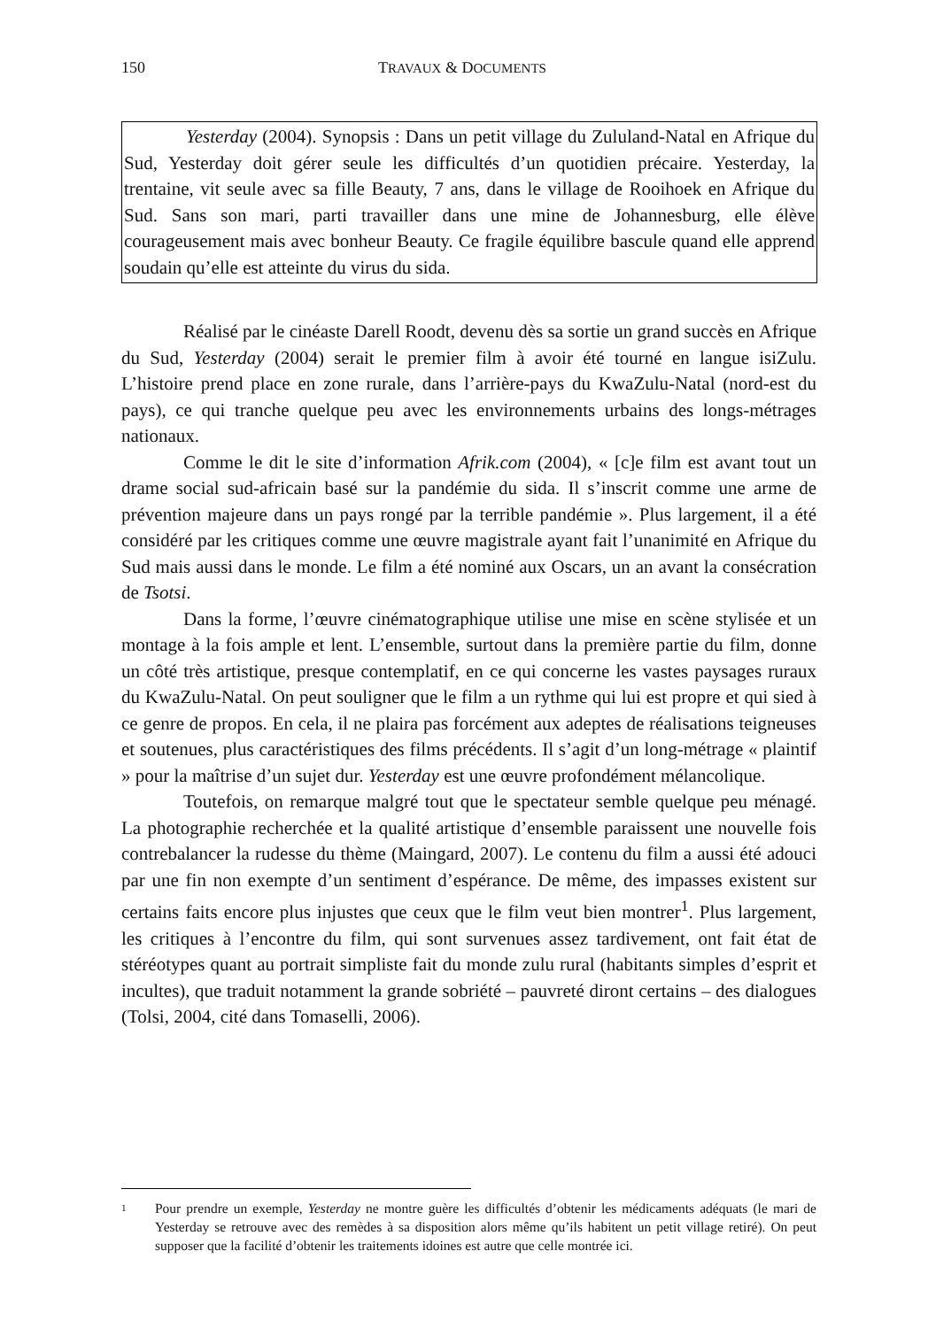150 TRAVAUX & DOCUMENTS
Yesterday (2004). Synopsis : Dans un petit village du Zululand-Natal en Afrique du Sud, Yesterday doit gérer seule les difficultés d’un quotidien précaire. Yesterday, la trentaine, vit seule avec sa fille Beauty, 7 ans, dans le village de Rooihoek en Afrique du Sud. Sans son mari, parti travailler dans une mine de Johannesburg, elle élève courageusement mais avec bonheur Beauty. Ce fragile équilibre bascule quand elle apprend soudain qu’elle est atteinte du virus du sida.
Réalisé par le cinéaste Darell Roodt, devenu dès sa sortie un grand succès en Afrique du Sud, Yesterday (2004) serait le premier film à avoir été tourné en langue isiZulu. L’histoire prend place en zone rurale, dans l’arrière-pays du KwaZulu-Natal (nord-est du pays), ce qui tranche quelque peu avec les environnements urbains des longs-métrages nationaux.
Comme le dit le site d’information Afrik.com (2004), « [c]e film est avant tout un drame social sud-africain basé sur la pandémie du sida. Il s’inscrit comme une arme de prévention majeure dans un pays rongé par la terrible pandémie ». Plus largement, il a été considéré par les critiques comme une œuvre magistrale ayant fait l’unanimité en Afrique du Sud mais aussi dans le monde. Le film a été nominé aux Oscars, un an avant la consécration de Tsotsi.
Dans la forme, l’œuvre cinématographique utilise une mise en scène stylisée et un montage à la fois ample et lent. L’ensemble, surtout dans la première partie du film, donne un côté très artistique, presque contemplatif, en ce qui concerne les vastes paysages ruraux du KwaZulu-Natal. On peut souligner que le film a un rythme qui lui est propre et qui sied à ce genre de propos. En cela, il ne plaira pas forcément aux adeptes de réalisations teigneuses et soutenues, plus caractéristiques des films précédents. Il s’agit d’un long-métrage « plaintif » pour la maîtrise d’un sujet dur. Yesterday est une œuvre profondément mélancolique.
Toutefois, on remarque malgré tout que le spectateur semble quelque peu ménagé. La photographie recherchée et la qualité artistique d’ensemble paraissent une nouvelle fois contrebalancer la rudesse du thème (Maingard, 2007). Le contenu du film a aussi été adouci par une fin non exempte d’un sentiment d’espérance. De même, des impasses existent sur certains faits encore plus injustes que ceux que le film veut bien montrer<sup>1</sup>. Plus largement, les critiques à l’encontre du film, qui sont survenues assez tardivement, ont fait état de stéréotypes quant au portrait simpliste fait du monde zulu rural (habitants simples d’esprit et incultes), que traduit notamment la grande sobriété – pauvreté diront certains – des dialogues (Tolsi, 2004, cité dans Tomaselli, 2006).
1 Pour prendre un exemple, Yesterday ne montre guère les difficultés d’obtenir les médicaments adéquats (le mari de Yesterday se retrouve avec des remèdes à sa disposition alors même qu’ils habitent un petit village retiré). On peut supposer que la facilité d’obtenir les traitements idoines est autre que celle montrée ici.